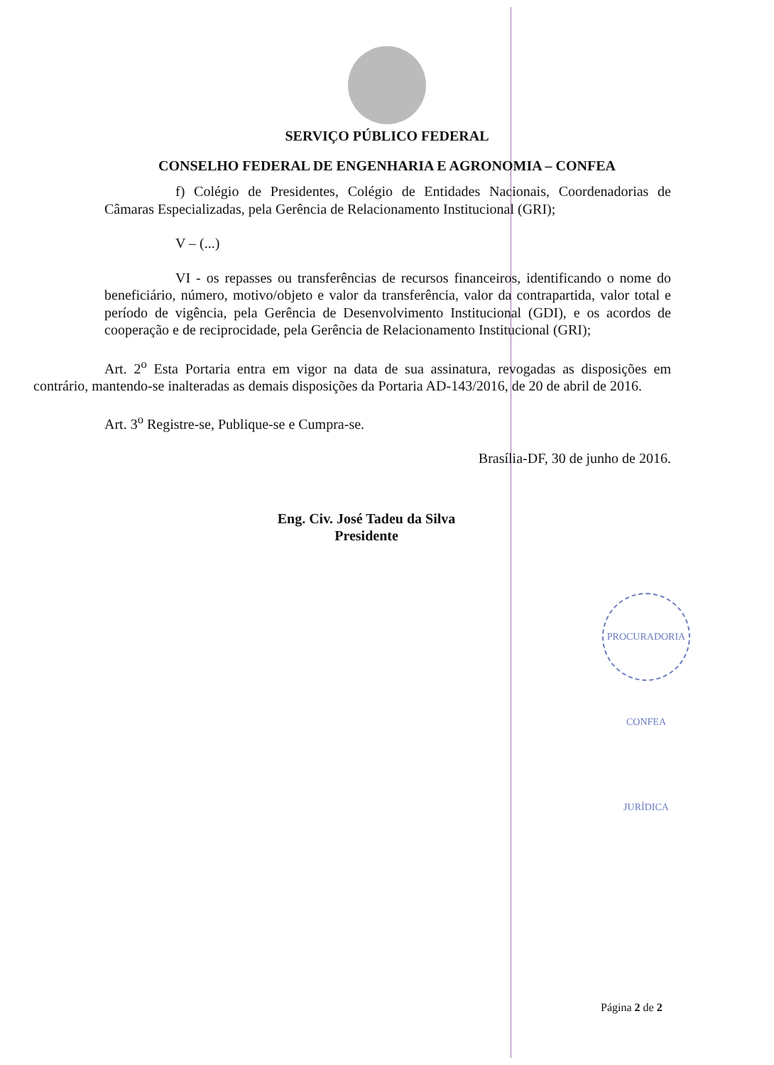SERVIÇO PÚBLICO FEDERAL
CONSELHO FEDERAL DE ENGENHARIA E AGRONOMIA – CONFEA
f) Colégio de Presidentes, Colégio de Entidades Nacionais, Coordenadorias de Câmaras Especializadas, pela Gerência de Relacionamento Institucional (GRI);
V – (...)
VI - os repasses ou transferências de recursos financeiros, identificando o nome do beneficiário, número, motivo/objeto e valor da transferência, valor da contrapartida, valor total e período de vigência, pela Gerência de Desenvolvimento Institucional (GDI), e os acordos de cooperação e de reciprocidade, pela Gerência de Relacionamento Institucional (GRI);
Art. 2<sup>o</sup> Esta Portaria entra em vigor na data de sua assinatura, revogadas as disposições em contrário, mantendo-se inalteradas as demais disposições da Portaria AD-143/2016, de 20 de abril de 2016.
Art. 3<sup>o</sup> Registre-se, Publique-se e Cumpra-se.
Brasília-DF, 30 de junho de 2016.
Eng. Civ. José Tadeu da Silva
Presidente
PROCURADORIA CONFEA JURÍDICA
Página 2 de 2